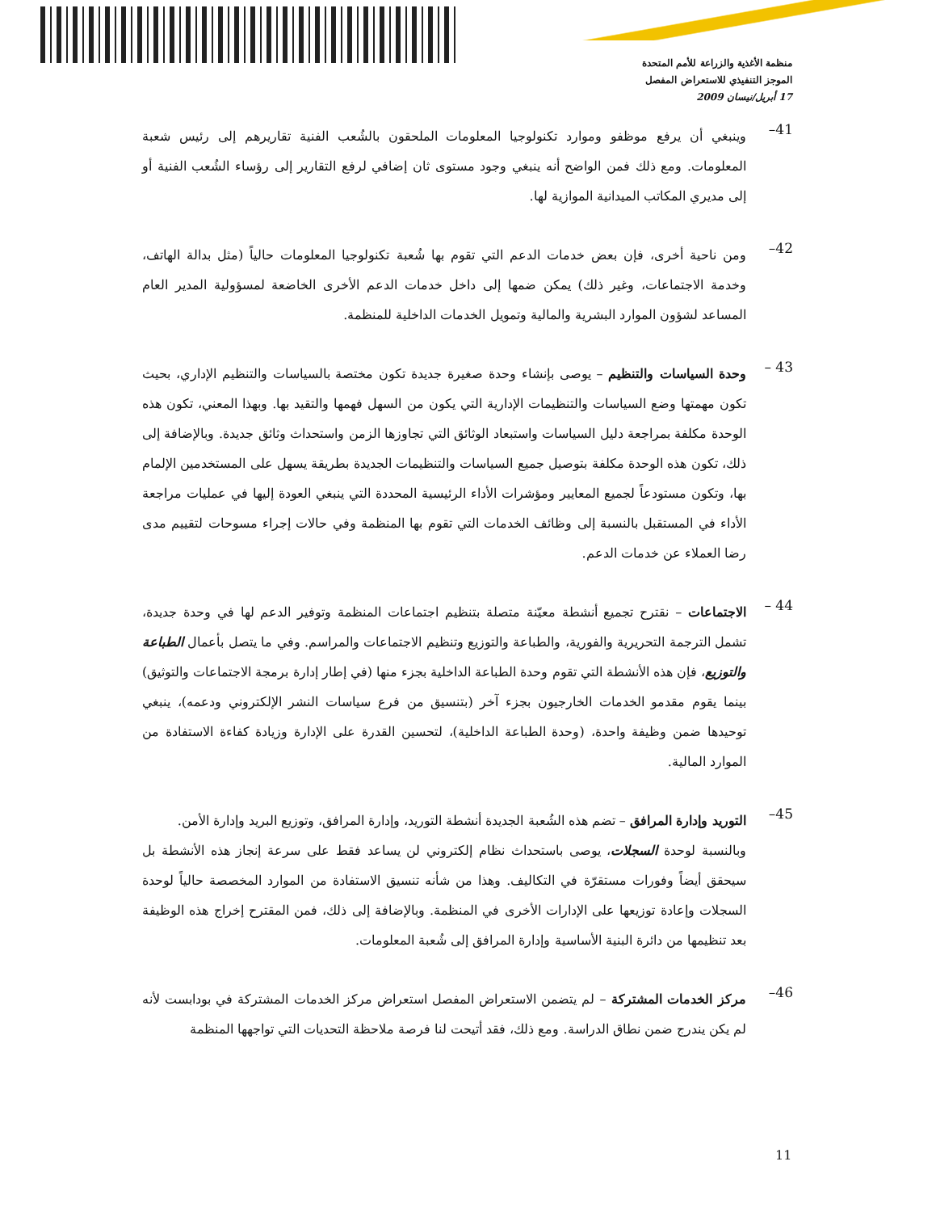منظمة الأغذية والزراعة للأمم المتحدة
الموجز التنفيذي للاستعراض المفصل
17 أبريل/نيسان 2009
41–
وينبغي أن يرفع موظفو وموارد تكنولوجيا المعلومات الملحقون بالشُعب الفنية تقاريرهم إلى رئيس شعبة المعلومات. ومع ذلك فمن الواضح أنه ينبغي وجود مستوى ثان إضافي لرفع التقارير إلى رؤساء الشُعب الفنية أو إلى مديري المكاتب الميدانية الموازية لها.
42–
ومن ناحية أخرى، فإن بعض خدمات الدعم التي تقوم بها شُعبة تكنولوجيا المعلومات حالياً (مثل بدالة الهاتف، وخدمة الاجتماعات، وغير ذلك) يمكن ضمها إلى داخل خدمات الدعم الأخرى الخاضعة لمسؤولية المدير العام المساعد لشؤون الموارد البشرية والمالية وتمويل الخدمات الداخلية للمنظمة.
43 –
وحدة السياسات والتنظيم – يوصى بإنشاء وحدة صغيرة جديدة تكون مختصة بالسياسات والتنظيم الإداري، بحيث تكون مهمتها وضع السياسات والتنظيمات الإدارية التي يكون من السهل فهمها والتقيد بها. وبهذا المعني، تكون هذه الوحدة مكلفة بمراجعة دليل السياسات واستبعاد الوثائق التي تجاوزها الزمن واستحداث وثائق جديدة. وبالإضافة إلى ذلك، تكون هذه الوحدة مكلفة بتوصيل جميع السياسات والتنظيمات الجديدة بطريقة يسهل على المستخدمين الإلمام بها، وتكون مستودعاً لجميع المعايير ومؤشرات الأداء الرئيسية المحددة التي ينبغي العودة إليها في عمليات مراجعة الأداء في المستقبل بالنسبة إلى وظائف الخدمات التي تقوم بها المنظمة وفي حالات إجراء مسوحات لتقييم مدى رضا العملاء عن خدمات الدعم.
44 –
الاجتماعات – نقترح تجميع أنشطة معيّنة متصلة بتنظيم اجتماعات المنظمة وتوفير الدعم لها في وحدة جديدة، تشمل الترجمة التحريرية والفورية، والطباعة والتوزيع وتنظيم الاجتماعات والمراسم. وفي ما يتصل بأعمال الطباعة والتوزيع، فإن هذه الأنشطة التي تقوم وحدة الطباعة الداخلية بجزء منها (في إطار إدارة برمجة الاجتماعات والتوثيق) بينما يقوم مقدمو الخدمات الخارجيون بجزء آخر (بتنسيق من فرع سياسات النشر الإلكتروني ودعمه)، ينبغي توحيدها ضمن وظيفة واحدة، (وحدة الطباعة الداخلية)، لتحسين القدرة على الإدارة وزيادة كفاءة الاستفادة من الموارد المالية.
45–
التوريد وإدارة المرافق – تضم هذه الشُعبة الجديدة أنشطة التوريد، وإدارة المرافق، وتوزيع البريد وإدارة الأمن.
وبالنسبة لوحدة السجلات، يوصى باستحداث نظام إلكتروني لن يساعد فقط على سرعة إنجاز هذه الأنشطة بل سيحقق أيضاً وفورات مستقرّة في التكاليف. وهذا من شأنه تنسيق الاستفادة من الموارد المخصصة حالياً لوحدة السجلات وإعادة توزيعها على الإدارات الأخرى في المنظمة. وبالإضافة إلى ذلك، فمن المقترح إخراج هذه الوظيفة بعد تنظيمها من دائرة البنية الأساسية وإدارة المرافق إلى شُعبة المعلومات.
46–
مركز الخدمات المشتركة – لم يتضمن الاستعراض المفصل استعراض مركز الخدمات المشتركة في بودابست لأنه لم يكن يندرج ضمن نطاق الدراسة. ومع ذلك، فقد أتيحت لنا فرصة ملاحظة التحديات التي تواجهها المنظمة
11